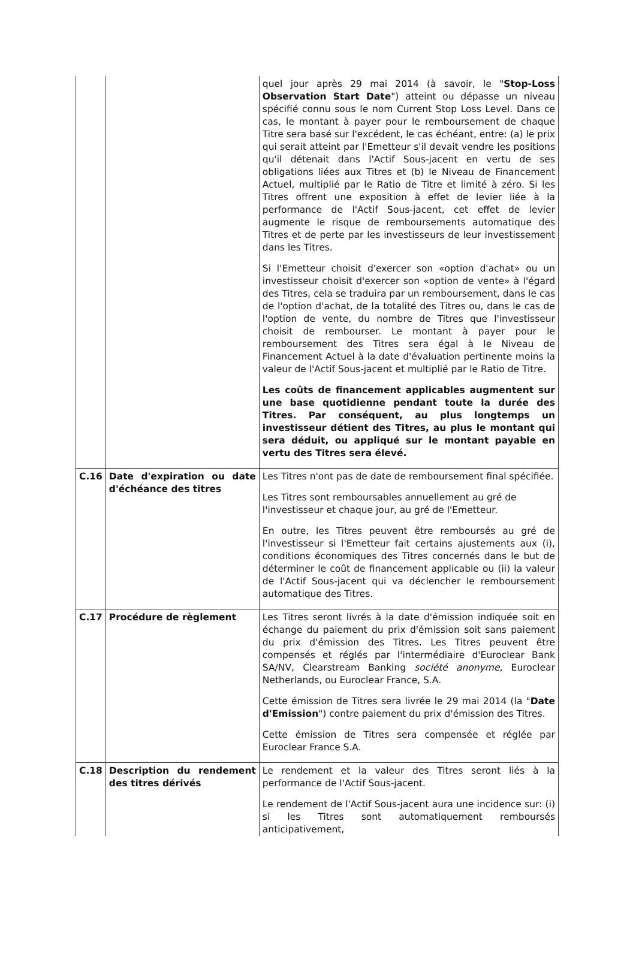| | | quel jour après 29 mai 2014 (à savoir, le " Stop-Loss Observation Start Date ") atteint ou dépasse un niveau spécifié connu sous le nom Current Stop Loss Level. Dans ce cas, le montant à payer pour le remboursement de chaque Titre sera basé sur l'excédent, le cas échéant, entre: (a) le prix qui serait atteint par l'Emetteur s'il devait vendre les positions qu'il détenait dans l'Actif Sous-jacent en vertu de ses obligations liées aux Titres et (b) le Niveau de Financement Actuel, multiplié par le Ratio de Titre et limité à zéro. Si les Titres offrent une exposition à effet de levier liée à la performance de l'Actif Sous-jacent, cet effet de levier augmente le risque de remboursements automatique des Titres et de perte par les investisseurs de leur investissement dans les Titres. Si l'Emetteur choisit d'exercer son «option d'achat» ou un investisseur choisit d'exercer son «option de vente» à l'égard des Titres, cela se traduira par un remboursement, dans le cas de l'option d'achat, de la totalité des Titres ou, dans le cas de l'option de vente, du nombre de Titres que l'investisseur choisit de rembourser. Le montant à payer pour le remboursement des Titres sera égal à le Niveau de Financement Actuel à la date d'évaluation pertinente moins la valeur de l'Actif Sous-jacent et multiplié par le Ratio de Titre. Les coûts de financement applicables augmentent sur une base quotidienne pendant toute la durée des Titres. Par conséquent, au plus longtemps un investisseur détient des Titres, au plus le montant qui sera déduit, ou appliqué sur le montant payable en vertu des Titres sera élevé. |
| C.16 | Date d'expiration ou date d'échéance des titres | Les Titres n'ont pas de date de remboursement final spécifiée. Les Titres sont remboursables annuellement au gré de l'investisseur et chaque jour, au gré de l'Emetteur. En outre, les Titres peuvent être remboursés au gré de l'investisseur si l'Emetteur fait certains ajustements aux (i), conditions économiques des Titres concernés dans le but de déterminer le coût de financement applicable ou (ii) la valeur de l'Actif Sous-jacent qui va déclencher le remboursement automatique des Titres. |
| C.17 | Procédure de règlement | Les Titres seront livrés à la date d'émission indiquée soit en échange du paiement du prix d'émission soit sans paiement du prix d'émission des Titres. Les Titres peuvent être compensés et réglés par l'intermédiaire d'Euroclear Bank SA/NV, Clearstream Banking société anonyme , Euroclear Netherlands, ou Euroclear France, S.A. Cette émission de Titres sera livrée le 29 mai 2014 (la " Date d'Emission ") contre paiement du prix d'émission des Titres. Cette émission de Titres sera compensée et réglée par Euroclear France S.A. |
| C.18 | Description du rendement des titres dérivés | Le rendement et la valeur des Titres seront liés à la performance de l'Actif Sous-jacent. Le rendement de l'Actif Sous-jacent aura une incidence sur: (i) si les Titres sont automatiquement remboursés anticipativement, |